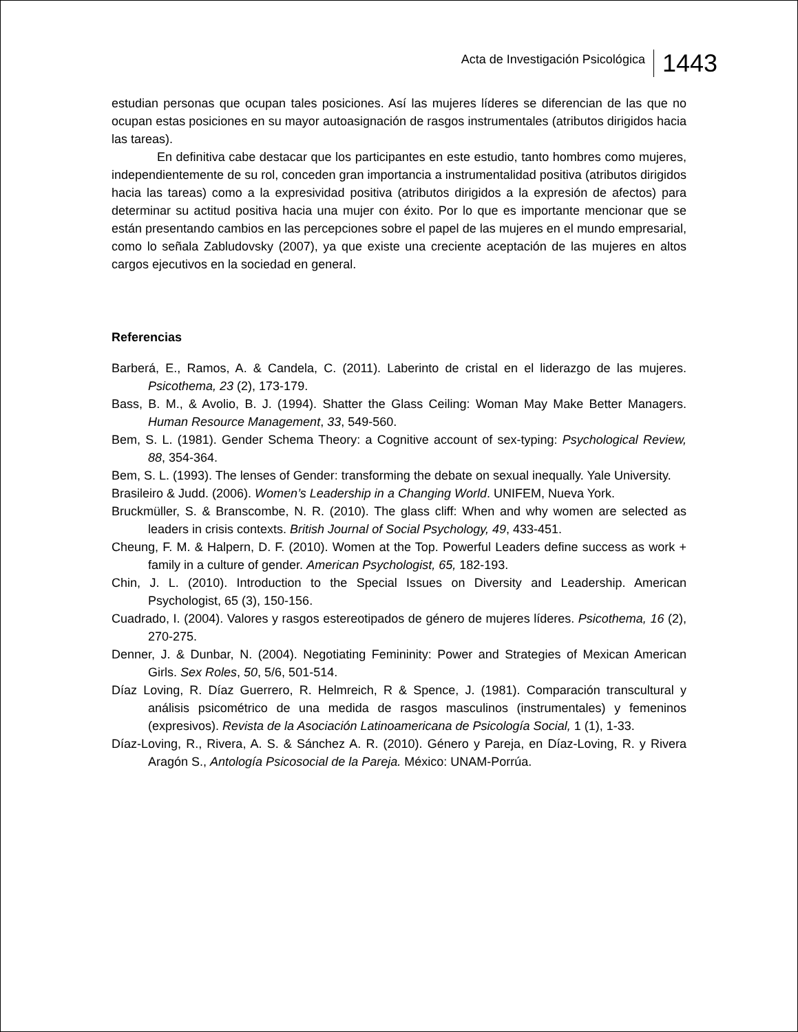Acta de Investigación Psicológica 1443
estudian personas que ocupan tales posiciones. Así las mujeres líderes se diferencian de las que no ocupan estas posiciones en su mayor autoasignación de rasgos instrumentales (atributos dirigidos hacia las tareas).
En definitiva cabe destacar que los participantes en este estudio, tanto hombres como mujeres, independientemente de su rol, conceden gran importancia a instrumentalidad positiva (atributos dirigidos hacia las tareas) como a la expresividad positiva (atributos dirigidos a la expresión de afectos) para determinar su actitud positiva hacia una mujer con éxito. Por lo que es importante mencionar que se están presentando cambios en las percepciones sobre el papel de las mujeres en el mundo empresarial, como lo señala Zabludovsky (2007), ya que existe una creciente aceptación de las mujeres en altos cargos ejecutivos en la sociedad en general.
Referencias
Barberá, E., Ramos, A. & Candela, C. (2011). Laberinto de cristal en el liderazgo de las mujeres. Psicothema, 23 (2), 173-179.
Bass, B. M., & Avolio, B. J. (1994). Shatter the Glass Ceiling: Woman May Make Better Managers. Human Resource Management, 33, 549-560.
Bem, S. L. (1981). Gender Schema Theory: a Cognitive account of sex-typing: Psychological Review, 88, 354-364.
Bem, S. L. (1993). The lenses of Gender: transforming the debate on sexual inequally. Yale University.
Brasileiro & Judd. (2006). Women’s Leadership in a Changing World. UNIFEM, Nueva York.
Bruckmüller, S. & Branscombe, N. R. (2010). The glass cliff: When and why women are selected as leaders in crisis contexts. British Journal of Social Psychology, 49, 433-451.
Cheung, F. M. & Halpern, D. F. (2010). Women at the Top. Powerful Leaders define success as work + family in a culture of gender. American Psychologist, 65, 182-193.
Chin, J. L. (2010). Introduction to the Special Issues on Diversity and Leadership. American Psychologist, 65 (3), 150-156.
Cuadrado, I. (2004). Valores y rasgos estereotipados de género de mujeres líderes. Psicothema, 16 (2), 270-275.
Denner, J. & Dunbar, N. (2004). Negotiating Femininity: Power and Strategies of Mexican American Girls. Sex Roles, 50, 5/6, 501-514.
Díaz Loving, R. Díaz Guerrero, R. Helmreich, R & Spence, J. (1981). Comparación transcultural y análisis psicométrico de una medida de rasgos masculinos (instrumentales) y femeninos (expresivos). Revista de la Asociación Latinoamericana de Psicología Social, 1 (1), 1-33.
Díaz-Loving, R., Rivera, A. S. & Sánchez A. R. (2010). Género y Pareja, en Díaz-Loving, R. y Rivera Aragón S., Antología Psicosocial de la Pareja. México: UNAM-Porrúa.